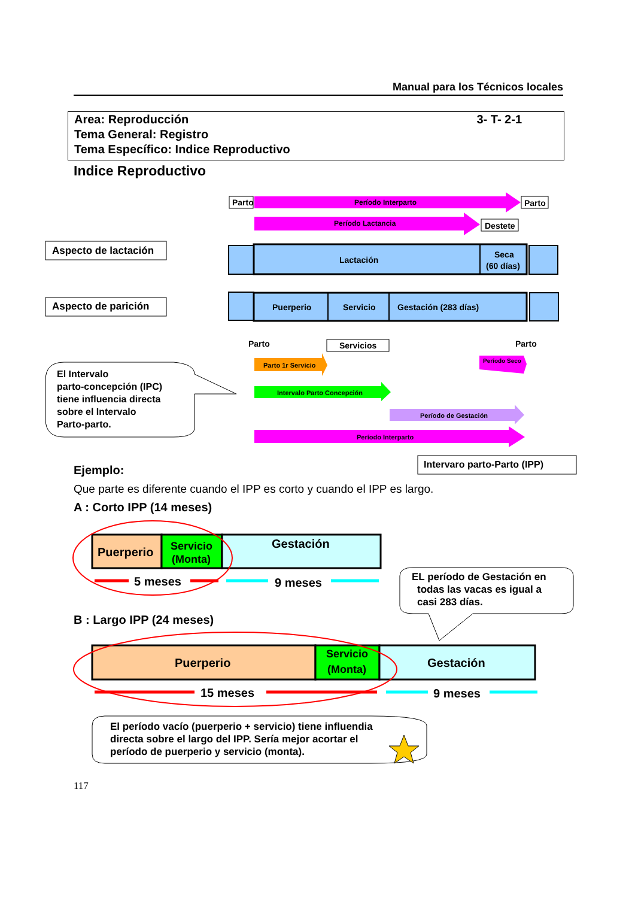Manual para los Técnicos locales
3- T- 2-1
Area: Reproducción
Tema General: Registro
Tema Específico: Indice Reproductivo
Indice Reproductivo
Parto
Período Interparto
Parto
Período Lactancia
Destete
Lactación
Seca
(60 días)
Aspecto de lactación
Aspecto de parición
Puerperio
Servicio
Gestación (283 días)
Parto
Servicios
Parto
Parto 1r Servicio
Período Seco
Intervalo Parto Concepción
Período de Gestación
Período Interparto
El Intervalo parto-concepción (IPC) tiene influencia directa sobre el Intervalo Parto-parto.
Intervaro parto-Parto (IPP)
Puerperio
Servicio
(Monta)
Gestación
5 meses
9 meses
EL período de Gestación en todas las vacas es igual a casi 283 días.
Puerperio
Servicio
(Monta)
Gestación
15 meses
9 meses
El período vacío (puerperio + servicio) tiene influendia directa sobre el largo del IPP. Sería mejor acortar el período de puerperio y servicio (monta).
Ejemplo:
Que parte es diferente cuando el IPP es corto y cuando el IPP es largo.
A : Corto IPP (14 meses)
B : Largo IPP (24 meses)
117